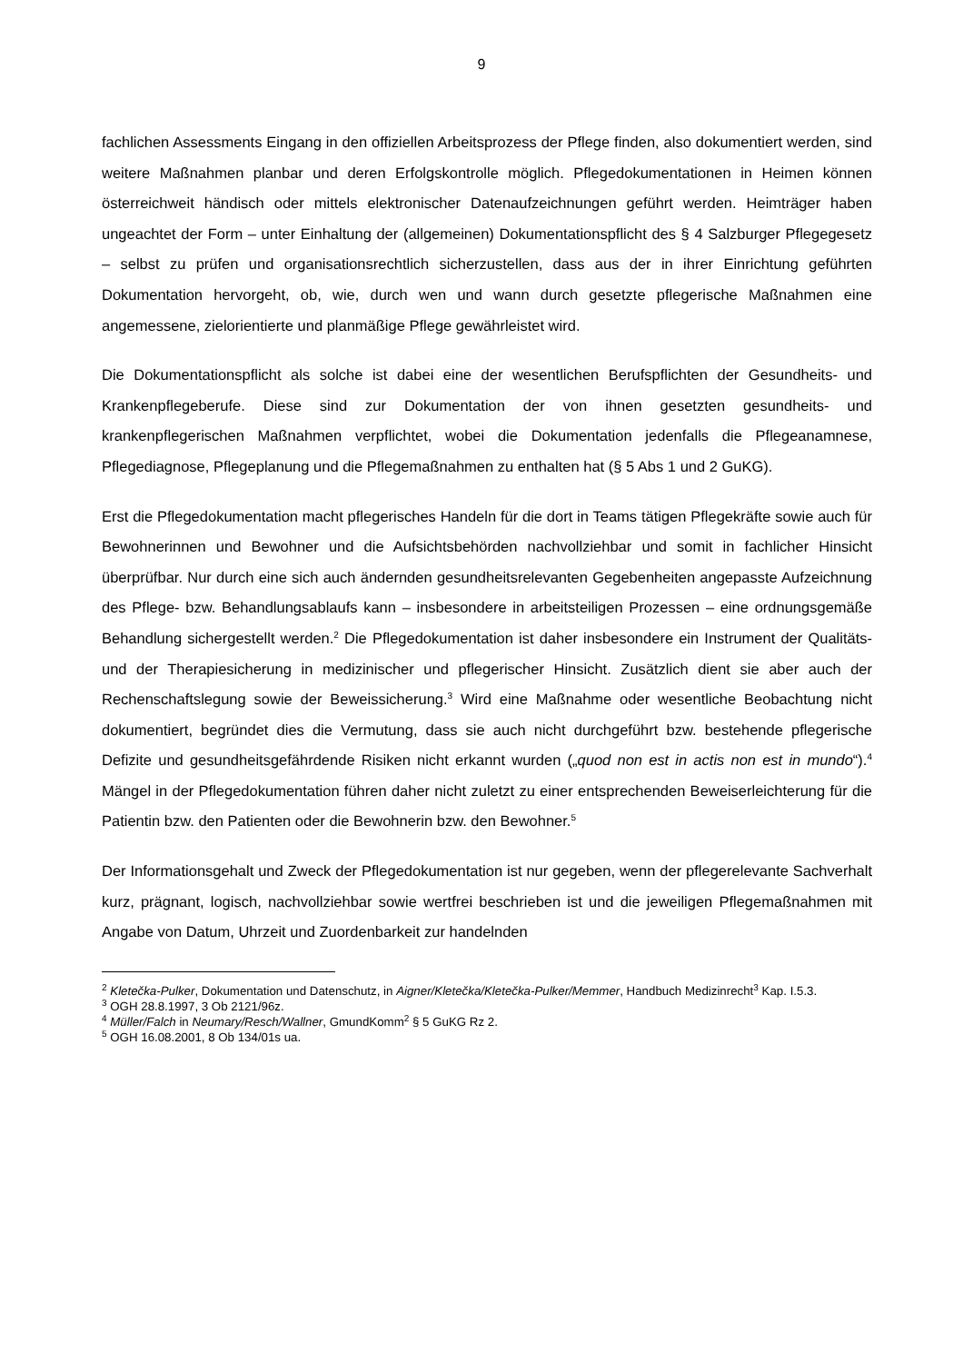9
fachlichen Assessments Eingang in den offiziellen Arbeitsprozess der Pflege finden, also dokumentiert werden, sind weitere Maßnahmen planbar und deren Erfolgskontrolle möglich. Pflegedokumentationen in Heimen können österreichweit händisch oder mittels elektronischer Datenaufzeichnungen geführt werden. Heimträger haben ungeachtet der Form – unter Einhaltung der (allgemeinen) Dokumentationspflicht des § 4 Salzburger Pflegegesetz – selbst zu prüfen und organisationsrechtlich sicherzustellen, dass aus der in ihrer Einrichtung geführten Dokumentation hervorgeht, ob, wie, durch wen und wann durch gesetzte pflegerische Maßnahmen eine angemessene, zielorientierte und planmäßige Pflege gewährleistet wird.
Die Dokumentationspflicht als solche ist dabei eine der wesentlichen Berufspflichten der Gesundheits- und Krankenpflegeberufe. Diese sind zur Dokumentation der von ihnen gesetzten gesundheits- und krankenpflegerischen Maßnahmen verpflichtet, wobei die Dokumentation jedenfalls die Pflegeanamnese, Pflegediagnose, Pflegeplanung und die Pflegemaßnahmen zu enthalten hat (§ 5 Abs 1 und 2 GuKG).
Erst die Pflegedokumentation macht pflegerisches Handeln für die dort in Teams tätigen Pflegekräfte sowie auch für Bewohnerinnen und Bewohner und die Aufsichtsbehörden nachvollziehbar und somit in fachlicher Hinsicht überprüfbar. Nur durch eine sich auch ändernden gesundheitsrelevanten Gegebenheiten angepasste Aufzeichnung des Pflege- bzw. Behandlungsablaufs kann – insbesondere in arbeitsteiligen Prozessen – eine ordnungsgemäße Behandlung sichergestellt werden.<sup>2</sup> Die Pflegedokumentation ist daher insbesondere ein Instrument der Qualitäts- und der Therapiesicherung in medizinischer und pflegerischer Hinsicht. Zusätzlich dient sie aber auch der Rechenschaftslegung sowie der Beweissicherung.<sup>3</sup> Wird eine Maßnahme oder wesentliche Beobachtung nicht dokumentiert, begründet dies die Vermutung, dass sie auch nicht durchgeführt bzw. bestehende pflegerische Defizite und gesundheitsgefährdende Risiken nicht erkannt wurden („quod non est in actis non est in mundo“).<sup>4</sup> Mängel in der Pflegedokumentation führen daher nicht zuletzt zu einer entsprechenden Beweiserleichterung für die Patientin bzw. den Patienten oder die Bewohnerin bzw. den Bewohner.<sup>5</sup>
Der Informationsgehalt und Zweck der Pflegedokumentation ist nur gegeben, wenn der pflegerelevante Sachverhalt kurz, prägnant, logisch, nachvollziehbar sowie wertfrei beschrieben ist und die jeweiligen Pflegemaßnahmen mit Angabe von Datum, Uhrzeit und Zuordenbarkeit zur handelnden
<sup>2</sup> Kletečka-Pulker, Dokumentation und Datenschutz, in Aigner/Kletečka/Kletečka-Pulker/Memmer, Handbuch Medizinrecht<sup>3</sup> Kap. I.5.3.
<sup>3</sup> OGH 28.8.1997, 3 Ob 2121/96z.
<sup>4</sup> Müller/Falch in Neumary/Resch/Wallner, GmundKomm<sup>2</sup> § 5 GuKG Rz 2.
<sup>5</sup> OGH 16.08.2001, 8 Ob 134/01s ua.